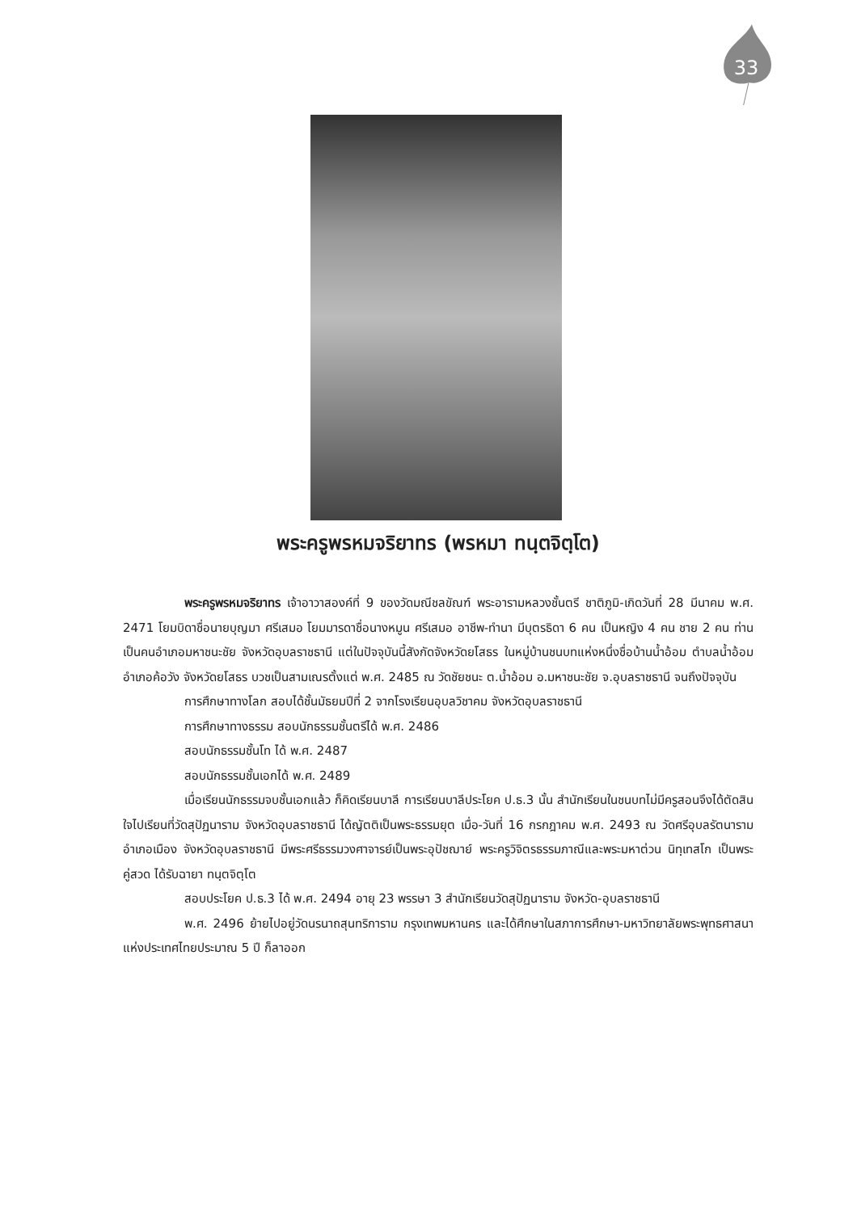33
พระครูพรหมจริยาทร (พรหมา ทนฺตจิตฺโต)
พระครูพรหมจริยาทร เจ้าอาวาสองค์ที่ 9 ของวัดมณีชลขัณฑ์ พระอารามหลวงชั้นตรี ชาติภูมิ-เกิดวันที่ 28 มีนาคม พ.ศ. 2471 โยมบิดาชื่อนายบุญมา ศรีเสมอ โยมมารดาชื่อนางหมูน ศรีเสมอ อาชีพ-ทำนา มีบุตรธิดา 6 คน เป็นหญิง 4 คน ชาย 2 คน ท่านเป็นคนอำเภอมหาชนะชัย จังหวัดอุบลราชธานี แต่ในปัจจุบันนี้สังกัดจังหวัดยโสธร ในหมู่บ้านชนบทแห่งหนึ่งชื่อบ้านน้ำอ้อม ตำบลน้ำอ้อม อำเภอค้อวัง จังหวัดยโสธร บวชเป็นสามเณรตั้งแต่ พ.ศ. 2485 ณ วัดชัยชนะ ต.น้ำอ้อม อ.มหาชนะชัย จ.อุบลราชธานี จนถึงปัจจุบัน
การศึกษาทางโลก สอบได้ชั้นมัธยมปีที่ 2 จากโรงเรียนอุบลวิชาคม จังหวัดอุบลราชธานี
การศึกษาทางธรรม สอบนักธรรมชั้นตรีได้ พ.ศ. 2486
สอบนักธรรมชั้นโท ได้ พ.ศ. 2487
สอบนักธรรมชั้นเอกได้ พ.ศ. 2489
เมื่อเรียนนักธรรมจบชั้นเอกแล้ว ก็คิดเรียนบาลี การเรียนบาลีประโยค ป.ธ.3 นั้น สำนักเรียนในชนบทไม่มีครูสอนจึงได้ตัดสินใจไปเรียนที่วัดสุปัฏนาราม จังหวัดอุบลราชธานี ได้ญัตติเป็นพระธรรมยุต เมื่อ-วันที่ 16 กรกฎาคม พ.ศ. 2493 ณ วัดศรีอุบลรัตนาราม อำเภอเมือง จังหวัดอุบลราชธานี มีพระศรีธรรมวงศาจารย์เป็นพระอุปัชฌาย์ พระครูวิจิตรธรรมภาณีและพระมหาต่วน นิทฺเทสโก เป็นพระคู่สวด ได้รับฉายา ทนฺตจิตฺโต
สอบประโยค ป.ธ.3 ได้ พ.ศ. 2494 อายุ 23 พรรษา 3 สำนักเรียนวัดสุปัฏนาราม จังหวัด-อุบลราชธานี
พ.ศ. 2496 ย้ายไปอยู่วัดนรนาถสุนทริการาม กรุงเทพมหานคร และได้ศึกษาในสภาการศึกษา-มหาวิทยาลัยพระพุทธศาสนาแห่งประเทศไทยประมาณ 5 ปี ก็ลาออก